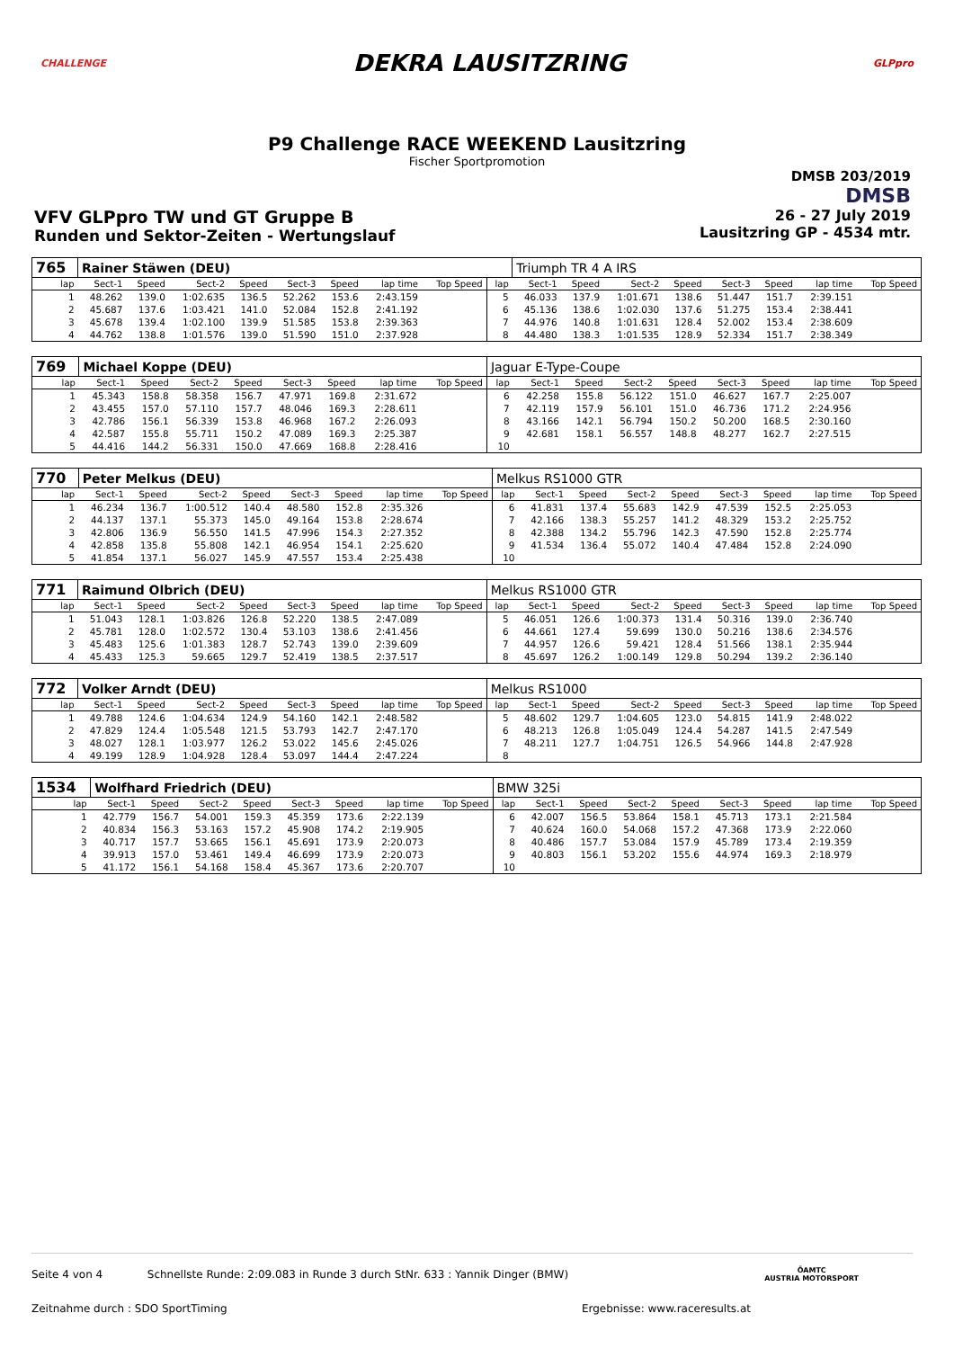CHALLENGE
DEKRA LAUSITZRING
GLPpro
P9 Challenge RACE WEEKEND Lausitzring
Fischer Sportpromotion
DMSB 203/2019
DMSB
VFV GLPpro TW und GT Gruppe B
Runden und Sektor-Zeiten - Wertungslauf
26 - 27 July 2019
Lausitzring GP - 4534 mtr.
| 765 | Rainer Stäwen (DEU) | | | | | | | | | Triumph TR 4 A IRS | | | | | | | |
| lap | Sect-1 | Speed | Sect-2 | Speed | Sect-3 | Speed | lap time | Top Speed | lap | Sect-1 | Speed | Sect-2 | Speed | Sect-3 | Speed | lap time | Top Speed |
| 1 | 48.262 | 139.0 | 1:02.635 | 136.5 | 52.262 | 153.6 | 2:43.159 | | 5 | 46.033 | 137.9 | 1:01.671 | 138.6 | 51.447 | 151.7 | 2:39.151 | |
| 2 | 45.687 | 137.6 | 1:03.421 | 141.0 | 52.084 | 152.8 | 2:41.192 | | 6 | 45.136 | 138.6 | 1:02.030 | 137.6 | 51.275 | 153.4 | 2:38.441 | |
| 3 | 45.678 | 139.4 | 1:02.100 | 139.9 | 51.585 | 153.8 | 2:39.363 | | 7 | 44.976 | 140.8 | 1:01.631 | 128.4 | 52.002 | 153.4 | 2:38.609 | |
| 4 | 44.762 | 138.8 | 1:01.576 | 139.0 | 51.590 | 151.0 | 2:37.928 | | 8 | 44.480 | 138.3 | 1:01.535 | 128.9 | 52.334 | 151.7 | 2:38.349 | |
| 769 | Michael Koppe (DEU) | | | | | | | | Jaguar E-Type-Coupe | | | | | | | | |
| lap | Sect-1 | Speed | Sect-2 | Speed | Sect-3 | Speed | lap time | Top Speed | lap | Sect-1 | Speed | Sect-2 | Speed | Sect-3 | Speed | lap time | Top Speed |
| 1 | 45.343 | 158.8 | 58.358 | 156.7 | 47.971 | 169.8 | 2:31.672 | | 6 | 42.258 | 155.8 | 56.122 | 151.0 | 46.627 | 167.7 | 2:25.007 | |
| 2 | 43.455 | 157.0 | 57.110 | 157.7 | 48.046 | 169.3 | 2:28.611 | | 7 | 42.119 | 157.9 | 56.101 | 151.0 | 46.736 | 171.2 | 2:24.956 | |
| 3 | 42.786 | 156.1 | 56.339 | 153.8 | 46.968 | 167.2 | 2:26.093 | | 8 | 43.166 | 142.1 | 56.794 | 150.2 | 50.200 | 168.5 | 2:30.160 | |
| 4 | 42.587 | 155.8 | 55.711 | 150.2 | 47.089 | 169.3 | 2:25.387 | | 9 | 42.681 | 158.1 | 56.557 | 148.8 | 48.277 | 162.7 | 2:27.515 | |
| 5 | 44.416 | 144.2 | 56.331 | 150.0 | 47.669 | 168.8 | 2:28.416 | | 10 | | | | | | | | |
| 770 | Peter Melkus (DEU) | | | | | | | | Melkus RS1000 GTR | | | | | | | | |
| lap | Sect-1 | Speed | Sect-2 | Speed | Sect-3 | Speed | lap time | Top Speed | lap | Sect-1 | Speed | Sect-2 | Speed | Sect-3 | Speed | lap time | Top Speed |
| 1 | 46.234 | 136.7 | 1:00.512 | 140.4 | 48.580 | 152.8 | 2:35.326 | | 6 | 41.831 | 137.4 | 55.683 | 142.9 | 47.539 | 152.5 | 2:25.053 | |
| 2 | 44.137 | 137.1 | 55.373 | 145.0 | 49.164 | 153.8 | 2:28.674 | | 7 | 42.166 | 138.3 | 55.257 | 141.2 | 48.329 | 153.2 | 2:25.752 | |
| 3 | 42.806 | 136.9 | 56.550 | 141.5 | 47.996 | 154.3 | 2:27.352 | | 8 | 42.388 | 134.2 | 55.796 | 142.3 | 47.590 | 152.8 | 2:25.774 | |
| 4 | 42.858 | 135.8 | 55.808 | 142.1 | 46.954 | 154.1 | 2:25.620 | | 9 | 41.534 | 136.4 | 55.072 | 140.4 | 47.484 | 152.8 | 2:24.090 | |
| 5 | 41.854 | 137.1 | 56.027 | 145.9 | 47.557 | 153.4 | 2:25.438 | | 10 | | | | | | | | |
| 771 | Raimund Olbrich (DEU) | | | | | | | | Melkus RS1000 GTR | | | | | | | | |
| lap | Sect-1 | Speed | Sect-2 | Speed | Sect-3 | Speed | lap time | Top Speed | lap | Sect-1 | Speed | Sect-2 | Speed | Sect-3 | Speed | lap time | Top Speed |
| 1 | 51.043 | 128.1 | 1:03.826 | 126.8 | 52.220 | 138.5 | 2:47.089 | | 5 | 46.051 | 126.6 | 1:00.373 | 131.4 | 50.316 | 139.0 | 2:36.740 | |
| 2 | 45.781 | 128.0 | 1:02.572 | 130.4 | 53.103 | 138.6 | 2:41.456 | | 6 | 44.661 | 127.4 | 59.699 | 130.0 | 50.216 | 138.6 | 2:34.576 | |
| 3 | 45.483 | 125.6 | 1:01.383 | 128.7 | 52.743 | 139.0 | 2:39.609 | | 7 | 44.957 | 126.6 | 59.421 | 128.4 | 51.566 | 138.1 | 2:35.944 | |
| 4 | 45.433 | 125.3 | 59.665 | 129.7 | 52.419 | 138.5 | 2:37.517 | | 8 | 45.697 | 126.2 | 1:00.149 | 129.8 | 50.294 | 139.2 | 2:36.140 | |
| 772 | Volker Arndt (DEU) | | | | | | | | Melkus RS1000 | | | | | | | | |
| lap | Sect-1 | Speed | Sect-2 | Speed | Sect-3 | Speed | lap time | Top Speed | lap | Sect-1 | Speed | Sect-2 | Speed | Sect-3 | Speed | lap time | Top Speed |
| 1 | 49.788 | 124.6 | 1:04.634 | 124.9 | 54.160 | 142.1 | 2:48.582 | | 5 | 48.602 | 129.7 | 1:04.605 | 123.0 | 54.815 | 141.9 | 2:48.022 | |
| 2 | 47.829 | 124.4 | 1:05.548 | 121.5 | 53.793 | 142.7 | 2:47.170 | | 6 | 48.213 | 126.8 | 1:05.049 | 124.4 | 54.287 | 141.5 | 2:47.549 | |
| 3 | 48.027 | 128.1 | 1:03.977 | 126.2 | 53.022 | 145.6 | 2:45.026 | | 7 | 48.211 | 127.7 | 1:04.751 | 126.5 | 54.966 | 144.8 | 2:47.928 | |
| 4 | 49.199 | 128.9 | 1:04.928 | 128.4 | 53.097 | 144.4 | 2:47.224 | | 8 | | | | | | | | |
| 1534 | Wolfhard Friedrich (DEU) | | | | | | | | BMW 325i | | | | | | | | |
| lap | Sect-1 | Speed | Sect-2 | Speed | Sect-3 | Speed | lap time | Top Speed | lap | Sect-1 | Speed | Sect-2 | Speed | Sect-3 | Speed | lap time | Top Speed |
| 1 | 42.779 | 156.7 | 54.001 | 159.3 | 45.359 | 173.6 | 2:22.139 | | 6 | 42.007 | 156.5 | 53.864 | 158.1 | 45.713 | 173.1 | 2:21.584 | |
| 2 | 40.834 | 156.3 | 53.163 | 157.2 | 45.908 | 174.2 | 2:19.905 | | 7 | 40.624 | 160.0 | 54.068 | 157.2 | 47.368 | 173.9 | 2:22.060 | |
| 3 | 40.717 | 157.7 | 53.665 | 156.1 | 45.691 | 173.9 | 2:20.073 | | 8 | 40.486 | 157.7 | 53.084 | 157.9 | 45.789 | 173.4 | 2:19.359 | |
| 4 | 39.913 | 157.0 | 53.461 | 149.4 | 46.699 | 173.9 | 2:20.073 | | 9 | 40.803 | 156.1 | 53.202 | 155.6 | 44.974 | 169.3 | 2:18.979 | |
| 5 | 41.172 | 156.1 | 54.168 | 158.4 | 45.367 | 173.6 | 2:20.707 | | 10 | | | | | | | | |
Seite 4 von 4 Schnellste Runde: 2:09.083 in Runde 3 durch StNr. 633 : Yannik Dinger (BMW)
Zeitnahme durch : SDO SportTiming Ergebnisse: www.raceresults.at
ÖAMTC
AUSTRIA MOTORSPORT